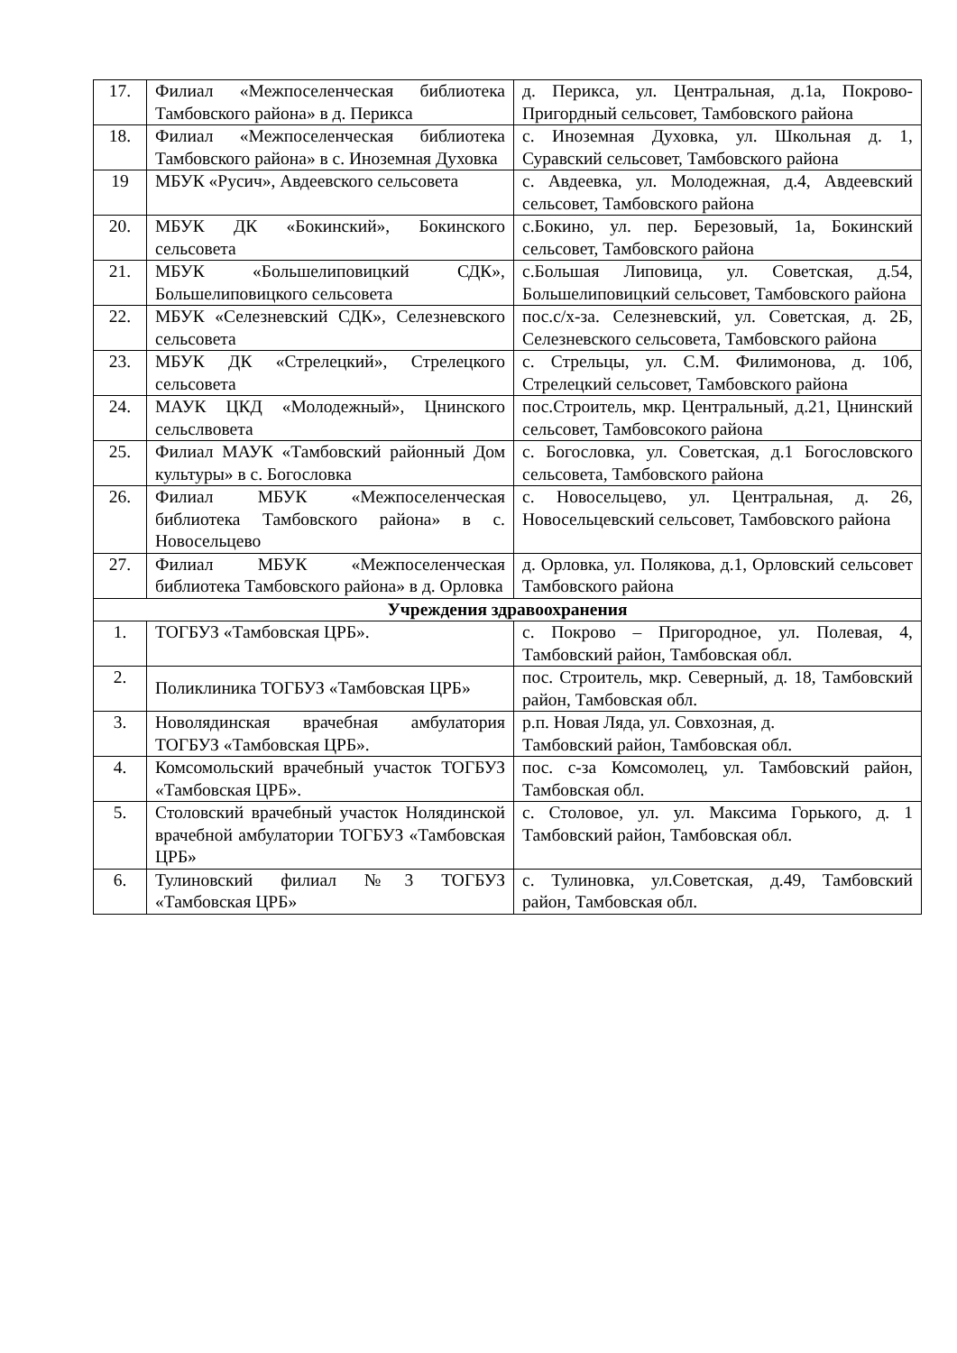| 17. | Филиал «Межпоселенческая библиотека Тамбовского района» в д. Перикса | д. Перикса, ул. Центральная, д.1а, Покрово-Пригордный сельсовет, Тамбовского района |
| 18. | Филиал «Межпоселенческая библиотека Тамбовского района» в с. Иноземная Духовка | с. Иноземная Духовка, ул. Школьная д. 1, Суравский сельсовет, Тамбовского района |
| 19 | МБУК «Русич», Авдеевского сельсовета | с. Авдеевка, ул. Молодежная, д.4, Авдеевский сельсовет, Тамбовского района |
| 20. | МБУК ДК «Бокинский», Бокинского сельсовета | с.Бокино, ул. пер. Березовый, 1а, Бокинский сельсовет, Тамбовского района |
| 21. | МБУК «Большелиповицкий СДК», Большелиповицкого сельсовета | с.Большая Липовица, ул. Советская, д.54, Большелиповицкий сельсовет, Тамбовского района |
| 22. | МБУК «Селезневский СДК», Селезневского сельсовета | пос.с/х-за. Селезневский, ул. Советская, д. 2Б, Селезневского сельсовета, Тамбовского района |
| 23. | МБУК ДК «Стрелецкий», Стрелецкого сельсовета | с. Стрельцы, ул. С.М. Филимонова, д. 10б, Стрелецкий сельсовет, Тамбовского района |
| 24. | МАУК ЦКД «Молодежный», Цнинского сельслвовета | пос.Строитель, мкр. Центральный, д.21, Цнинский сельсовет, Тамбовсокого района |
| 25. | Филиал МАУК «Тамбовский районный Дом культуры» в с. Богословка | с. Богословка, ул. Советская, д.1 Богословского сельсовета, Тамбовского района |
| 26. | Филиал МБУК «Межпоселенческая библиотека Тамбовского района» в с. Новосельцево | с. Новосельцево, ул. Центральная, д. 26, Новосельцевский сельсовет, Тамбовского района |
| 27. | Филиал МБУК «Межпоселенческая библиотека Тамбовского района» в д. Орловка | д. Орловка, ул. Полякова, д.1, Орловский сельсовет Тамбовского района |
| Учреждения здравоохранения | | |
| 1. | ТОГБУЗ «Тамбовская ЦРБ». | с. Покрово – Пригородное, ул. Полевая, 4, Тамбовский район, Тамбовская обл. |
| 2. | Поликлиника ТОГБУЗ «Тамбовская ЦРБ» | пос. Строитель, мкр. Северный, д. 18, Тамбовский район, Тамбовская обл. |
| 3. | Новолядинская врачебная амбулатория ТОГБУЗ «Тамбовская ЦРБ». | р.п. Новая Ляда, ул. Совхозная, д. Тамбовский район, Тамбовская обл. |
| 4. | Комсомольский врачебный участок ТОГБУЗ «Тамбовская ЦРБ». | пос. с-за Комсомолец, ул. Тамбовский район, Тамбовская обл. |
| 5. | Столовский врачебный участок Нолядинской врачебной амбулатории ТОГБУЗ «Тамбовская ЦРБ» | с. Столовое, ул. ул. Максима Горького, д. 1 Тамбовский район, Тамбовская обл. |
| 6. | Тулиновский филиал №3 ТОГБУЗ «Тамбовская ЦРБ» | с. Тулиновка, ул.Советская, д.49, Тамбовский район, Тамбовская обл. |